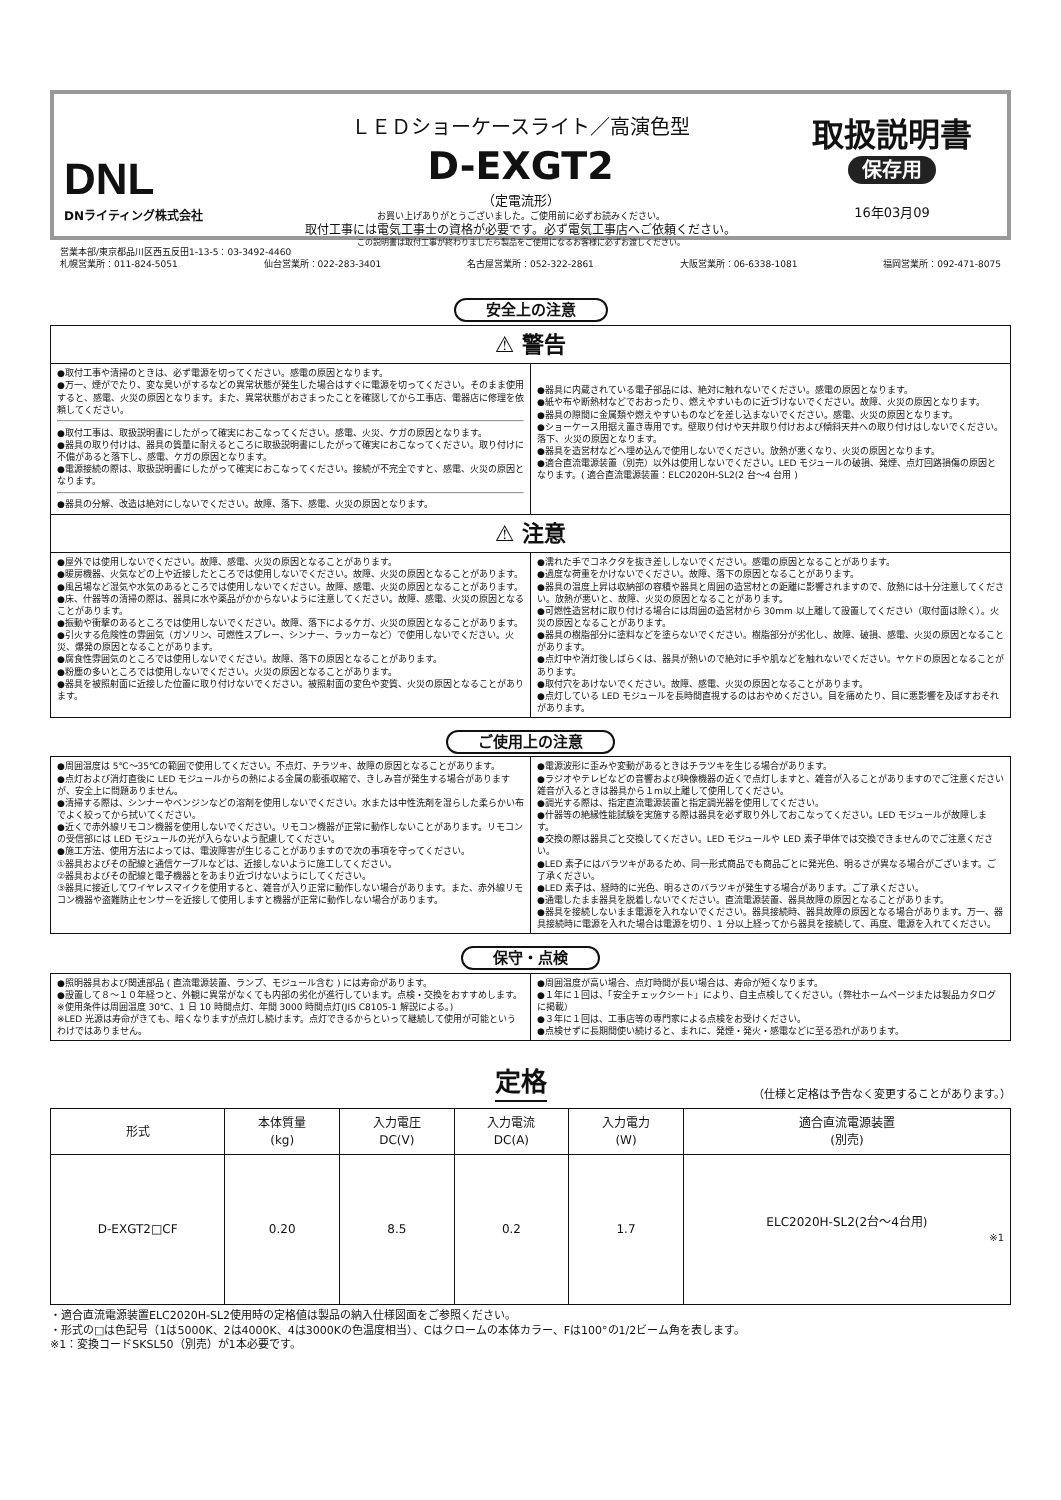DNL
DNライティング株式会社
ＬＥＤショーケースライト／高演色型
D-EXGT2
（定電流形）
お買い上げありがとうございました。ご使用前に必ずお読みください。
取付工事には電気工事士の資格が必要です。必ず電気工事店へご依頼ください。
この説明書は取付工事が終わりましたら製品をご使用になるお客様に必ずお渡しください。
取扱説明書
保存用
16年03月09
営業本部/東京都品川区西五反田1-13-5：03-3492-4460
札幌営業所：011-824-5051 仙台営業所：022-283-3401 名古屋営業所：052-322-2861 大阪営業所：06-6338-1081 福岡営業所：092-471-8075
安全上の注意
⚠ 警告
●取付工事や清掃のときは、必ず電源を切ってください。感電の原因となります。
●万一、煙がでたり、変な臭いがするなどの異常状態が発生した場合はすぐに電源を切ってください。そのまま使用すると、感電、火災の原因となります。また、異常状態がおさまったことを確認してから工事店、電器店に修理を依頼してください。
●取付工事は、取扱説明書にしたがって確実におこなってください。感電、火災、ケガの原因となります。
●器具の取り付けは、器具の質量に耐えるところに取扱説明書にしたがって確実におこなってください。取り付けに不備があると落下し、感電、ケガの原因となります。
●電源接続の際は、取扱説明書にしたがって確実におこなってください。接続が不完全ですと、感電、火災の原因となります。
●器具の分解、改造は絶対にしないでください。故障、落下、感電、火災の原因となります。
●器具に内蔵されている電子部品には、絶対に触れないでください。感電の原因となります。
●紙や布や断熱材などでおおったり、燃えやすいものに近づけないでください。故障、火災の原因となります。
●器具の隙間に金属類や燃えやすいものなどを差し込まないでください。感電、火災の原因となります。
●ショーケース用据え置き専用です。壁取り付けや天井取り付けおよび傾斜天井への取り付けはしないでください。落下、火災の原因となります。
●器具を造営材などへ埋め込んで使用しないでください。放熱が悪くなり、火災の原因となります。
●適合直流電源装置（別売）以外は使用しないでください。LED モジュールの破損、発煙、点灯回路損傷の原因となります。( 適合直流電源装置：ELC2020H-SL2(2 台～4 台用 )
⚠ 注意
●屋外では使用しないでください。故障、感電、火災の原因となることがあります。
●暖房機器、火気などの上や近接したところでは使用しないでください。故障、火災の原因となることがあります。
●風呂場など湿気や水気のあるところでは使用しないでください。故障、感電、火災の原因となることがあります。
●床、什器等の清掃の際は、器具に水や薬品がかからないように注意してください。故障、感電、火災の原因となることがあります。
●振動や衝撃のあるところでは使用しないでください。故障、落下によるケガ、火災の原因となることがあります。
●引火する危険性の雰囲気（ガソリン、可燃性スプレー、シンナー、ラッカーなど）で使用しないでください。火災、爆発の原因となることがあります。
●腐食性雰囲気のところでは使用しないでください。故障、落下の原因となることがあります。
●粉塵の多いところでは使用しないでください。火災の原因となることがあります。
●器具を被照射面に近接した位置に取り付けないでください。被照射面の変色や変質、火災の原因となることがあります。
●濡れた手でコネクタを抜き差ししないでください。感電の原因となることがあります。
●過度な荷重をかけないでください。故障、落下の原因となることがあります。
●器具の温度上昇は収納部の容積や器具と周囲の造営材との距離に影響されますので、放熱には十分注意してください。放熱が悪いと、故障、火災の原因となることがあります。
●可燃性造営材に取り付ける場合には周囲の造営材から 30mm 以上離して設置してください（取付面は除く）。火災の原因となることがあります。
●器具の樹脂部分に塗料などを塗らないでください。樹脂部分が劣化し、故障、破損、感電、火災の原因となることがあります。
●点灯中や消灯後しばらくは、器具が熱いので絶対に手や肌などを触れないでください。ヤケドの原因となることがあります。
●取付穴をあけないでください。故障、感電、火災の原因となることがあります。
●点灯している LED モジュールを長時間直視するのはおやめください。目を痛めたり、目に悪影響を及ぼすおそれがあります。
ご使用上の注意
●周囲温度は 5℃～35℃の範囲で使用してください。不点灯、チラツキ、故障の原因となることがあります。
●点灯および消灯直後に LED モジュールからの熱による金属の膨張収縮で、きしみ音が発生する場合がありますが、安全上に問題ありません。
●清掃する際は、シンナーやベンジンなどの溶剤を使用しないでください。水または中性洗剤を湿らした柔らかい布でよく絞ってから拭いてください。
●近くで赤外線リモコン機器を使用しないでください。リモコン機器が正常に動作しないことがあります。リモコンの受信部には LED モジュールの光が入らないよう配慮してください。
●施工方法、使用方法によっては、電波障害が生じることがありますので次の事項を守ってください。
①器具およびその配線と通信ケーブルなどは、近接しないように施工してください。
②器具およびその配線と電子機器とをあまり近づけないようにしてください。
③器具に接近してワイヤレスマイクを使用すると、雑音が入り正常に動作しない場合があります。また、赤外線リモコン機器や盗難防止センサーを近接して使用しますと機器が正常に動作しない場合があります。
●電源波形に歪みや変動があるときはチラツキを生じる場合があります。
●ラジオやテレビなどの音響および映像機器の近くで点灯しますと、雑音が入ることがありますのでご注意ください雑音が入るときは器具から１m以上離して使用してください。
●調光する際は、指定直流電源装置と指定調光器を使用してください。
●什器等の絶縁性能試験を実施する際は器具を必ず取り外しておこなってください。LED モジュールが故障します。
●交換の際は器具ごと交換してください。LED モジュールや LED 素子単体では交換できませんのでご注意ください。
●LED 素子にはバラツキがあるため、同一形式商品でも商品ごとに発光色、明るさが異なる場合がございます。ご了承ください。
●LED 素子は、経時的に光色、明るさのバラツキが発生する場合があります。ご了承ください。
●通電したまま器具を脱着しないでください。直流電源装置、器具故障の原因となることがあります。
●器具を接続しないまま電源を入れないでください。器具接続時、器具故障の原因となる場合があります。万一、器具接続時に電源を入れた場合は電源を切り、1 分以上経ってから器具を接続して、再度、電源を入れてください。
保守・点検
●照明器具および関連部品 ( 直流電源装置、ランプ、モジュール含む ) には寿命があります。
●設置して８～１０年経つと、外観に異常がなくても内部の劣化が進行しています。点検・交換をおすすめします。
※使用条件は周囲温度 30℃、1 日 10 時間点灯、年間 3000 時間点灯(JIS C8105-1 解説による。)
※LED 光源は寿命がきても、暗くなりますが点灯し続けます。点灯できるからといって継続して使用が可能というわけではありません。
●周囲温度が高い場合、点灯時間が長い場合は、寿命が短くなります。
●１年に１回は、「安全チェックシート」により、自主点検してください。（弊社ホームページまたは製品カタログに掲載）
●３年に１回は、工事店等の専門家による点検をお受けください。
●点検せずに長期間使い続けると、まれに、発煙・発火・感電などに至る恐れがあります。
定格 （仕様と定格は予告なく変更することがあります。）
| 形式 | 本体質量 (kg) | 入力電圧 DC(V) | 入力電流 DC(A) | 入力電力 (W) | 適合直流電源装置 (別売) |
| --- | --- | --- | --- | --- | --- |
| D-EXGT2□CF | 0.20 | 8.5 | 0.2 | 1.7 | ELC2020H-SL2(2台～4台用) ※1 |
・適合直流電源装置ELC2020H-SL2使用時の定格値は製品の納入仕様図面をご参照ください。
・形式の□は色記号（1は5000K、2は4000K、4は3000Kの色温度相当）、Cはクロームの本体カラー、Fは100°の1/2ビーム角を表します。
※1：変換コードSKSL50（別売）が1本必要です。